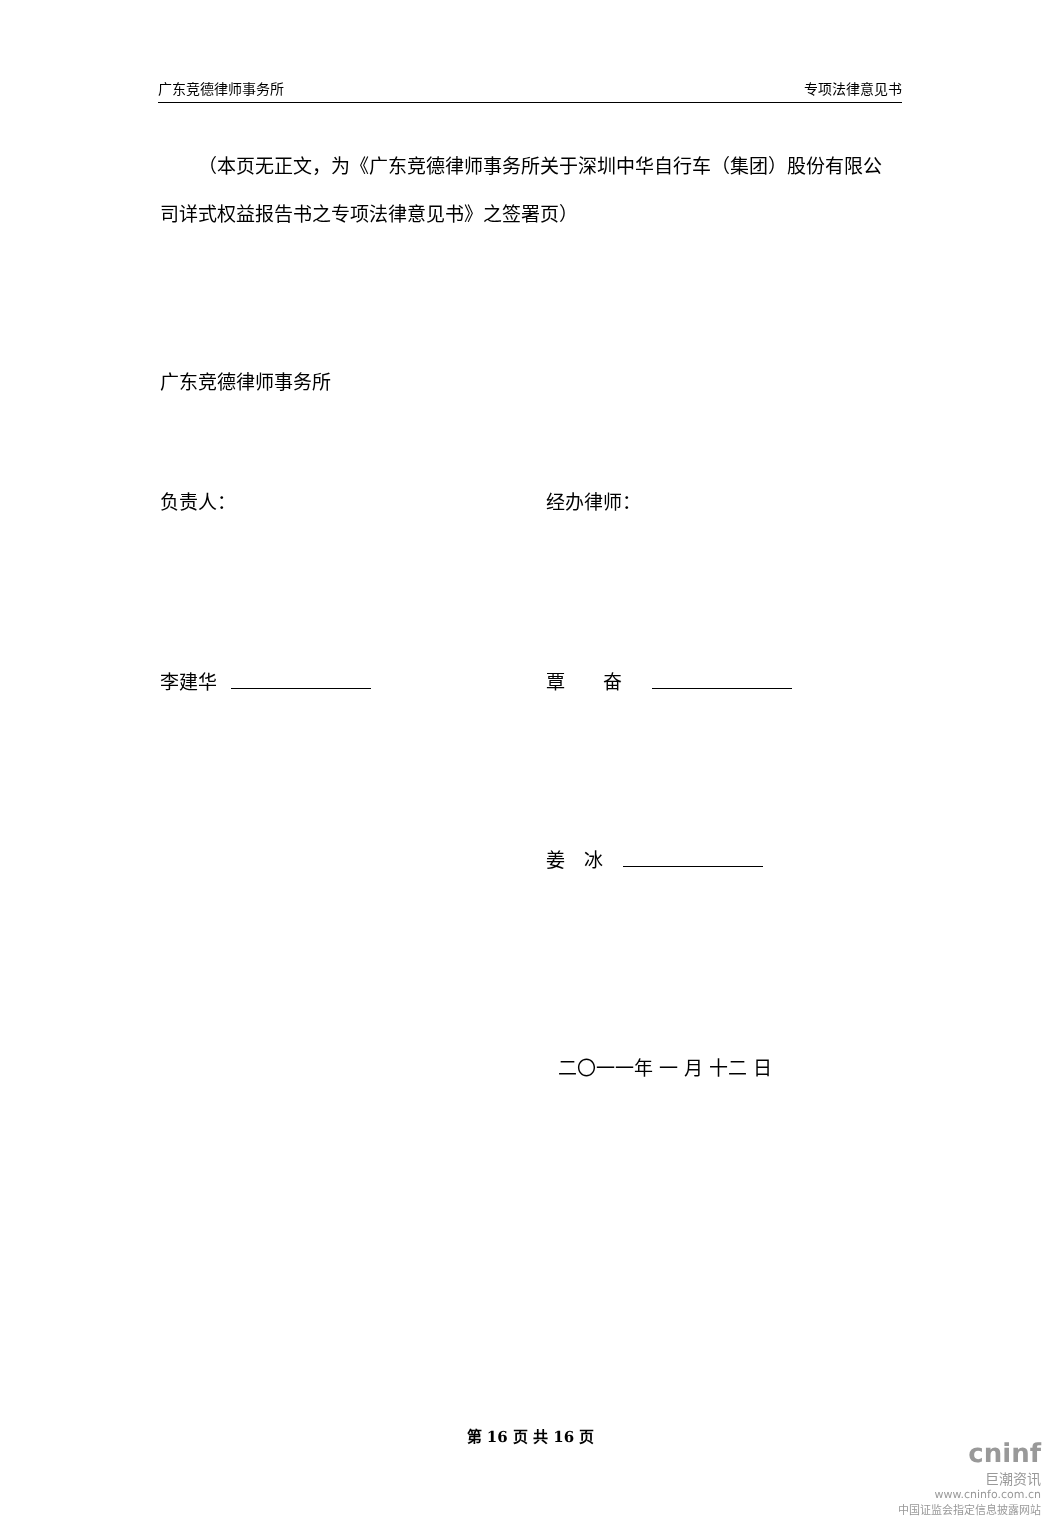广东竞德律师事务所 专项法律意见书
（本页无正文，为《广东竞德律师事务所关于深圳中华自行车（集团）股份有限公司详式权益报告书之专项法律意见书》之签署页）
广东竞德律师事务所
负责人： 经办律师：
李建华 覃　　奋
姜　冰
二〇一一年 一 月 十二 日
第 16 页 共 16 页
cninf
巨潮资讯
www.cninfo.com.cn
中国证监会指定信息披露网站